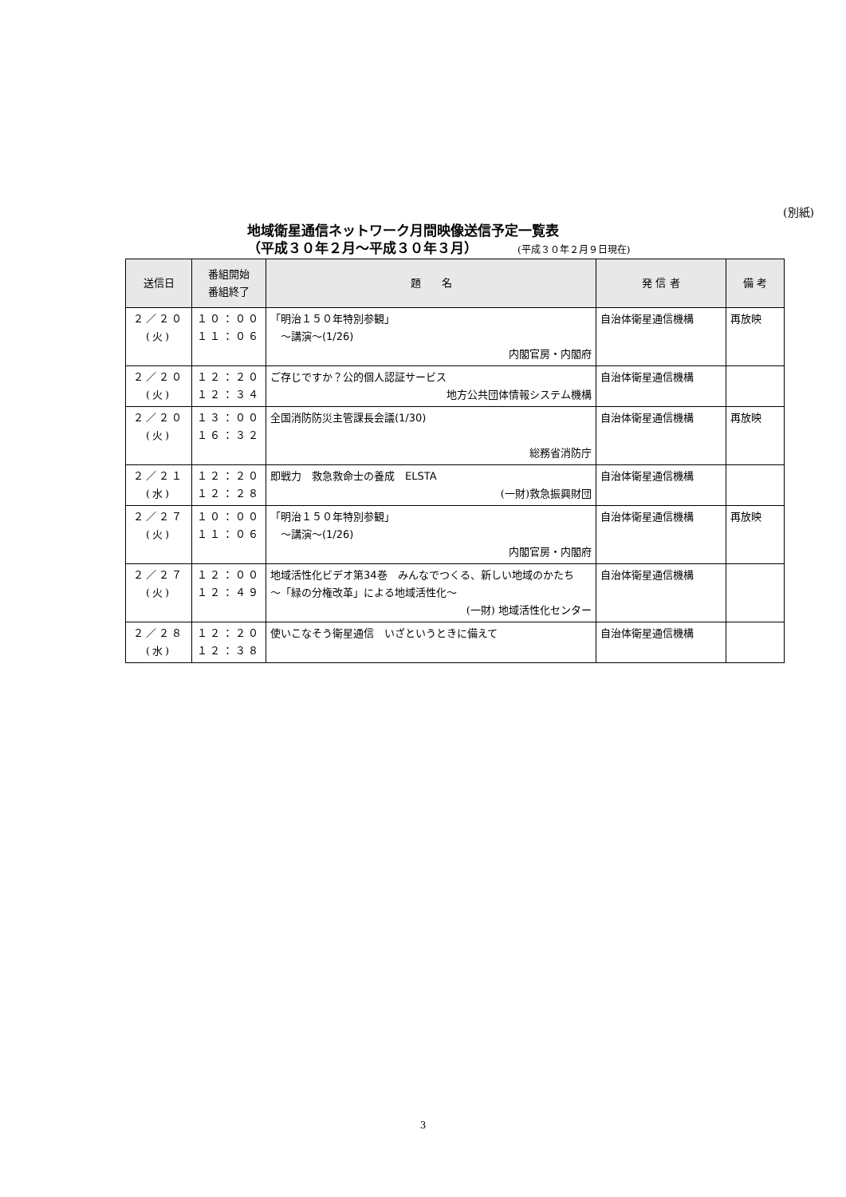(別紙)
地域衛星通信ネットワーク月間映像送信予定一覧表
（平成３０年２月～平成３０年３月） (平成３０年２月９日現在)
| 送信日 | 番組開始 番組終了 | 題 名 | 発 信 者 | 備 考 |
| --- | --- | --- | --- | --- |
| ２／２０ (火) | １０：００ １１：０６ | 「明治１５０年特別参観」 ～講演～(1/26) 内閣官房・内閣府 | 自治体衛星通信機構 | 再放映 |
| ２／２０ (火) | １２：２０ １２：３４ | ご存じですか？公的個人認証サービス 地方公共団体情報システム機構 | 自治体衛星通信機構 | |
| ２／２０ (火) | １３：００ １６：３２ | 全国消防防災主管課長会議(1/30) 総務省消防庁 | 自治体衛星通信機構 | 再放映 |
| ２／２１ (水) | １２：２０ １２：２８ | 即戦力 救急救命士の養成 ELSTA (一財)救急振興財団 | 自治体衛星通信機構 | |
| ２／２７ (火) | １０：００ １１：０６ | 「明治１５０年特別参観」 ～講演～(1/26) 内閣官房・内閣府 | 自治体衛星通信機構 | 再放映 |
| ２／２７ (火) | １２：００ １２：４９ | 地域活性化ビデオ第34巻 みんなでつくる、新しい地域のかたち ～「緑の分権改革」による地域活性化～ (一財) 地域活性化センター | 自治体衛星通信機構 | |
| ２／２８ (水) | １２：２０ １２：３８ | 使いこなそう衛星通信 いざというときに備えて | 自治体衛星通信機構 | |
3